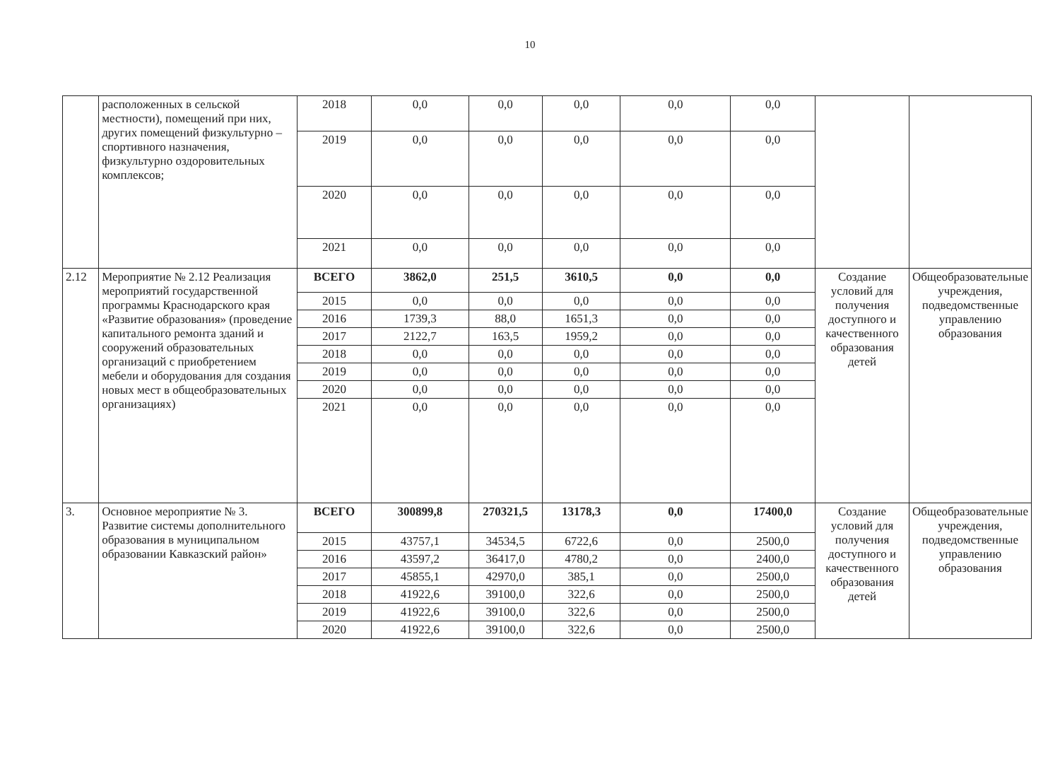10
| | расположенных в сельской местности), помещений при них, других помещений физкультурно –спортивного назначения, физкультурно оздоровительных комплексов; | 2018 | 0,0 | 0,0 | 0,0 | 0,0 | 0,0 | | |
| | | 2019 | 0,0 | 0,0 | 0,0 | 0,0 | 0,0 | | |
| | | 2020 | 0,0 | 0,0 | 0,0 | 0,0 | 0,0 | | |
| | | 2021 | 0,0 | 0,0 | 0,0 | 0,0 | 0,0 | | |
| 2.12 | Мероприятие № 2.12 Реализация мероприятий государственной программы Краснодарского края «Развитие образования» (проведение капитального ремонта зданий и сооружений образовательных организаций с приобретением мебели и оборудования для создания новых мест в общеобразовательных организациях) | ВСЕГО | 3862,0 | 251,5 | 3610,5 | 0,0 | 0,0 | Создание условий для получения доступного и качественного образования детей | Общеобразовательные учреждения, подведомственные управлению образования |
| | | 2015 | 0,0 | 0,0 | 0,0 | 0,0 | 0,0 | | |
| | | 2016 | 1739,3 | 88,0 | 1651,3 | 0,0 | 0,0 | | |
| | | 2017 | 2122,7 | 163,5 | 1959,2 | 0,0 | 0,0 | | |
| | | 2018 | 0,0 | 0,0 | 0,0 | 0,0 | 0,0 | | |
| | | 2019 | 0,0 | 0,0 | 0,0 | 0,0 | 0,0 | | |
| | | 2020 | 0,0 | 0,0 | 0,0 | 0,0 | 0,0 | | |
| | | 2021 | 0,0 | 0,0 | 0,0 | 0,0 | 0,0 | | |
| 3. | Основное мероприятие № 3. Развитие системы дополнительного образования в муниципальном образовании Кавказский район» | ВСЕГО | 300899,8 | 270321,5 | 13178,3 | 0,0 | 17400,0 | Создание условий для получения доступного и качественного образования детей | Общеобразовательные учреждения, подведомственные управлению образования |
| | | 2015 | 43757,1 | 34534,5 | 6722,6 | 0,0 | 2500,0 | | |
| | | 2016 | 43597,2 | 36417,0 | 4780,2 | 0,0 | 2400,0 | | |
| | | 2017 | 45855,1 | 42970,0 | 385,1 | 0,0 | 2500,0 | | |
| | | 2018 | 41922,6 | 39100,0 | 322,6 | 0,0 | 2500,0 | | |
| | | 2019 | 41922,6 | 39100,0 | 322,6 | 0,0 | 2500,0 | | |
| | | 2020 | 41922,6 | 39100,0 | 322,6 | 0,0 | 2500,0 | | |